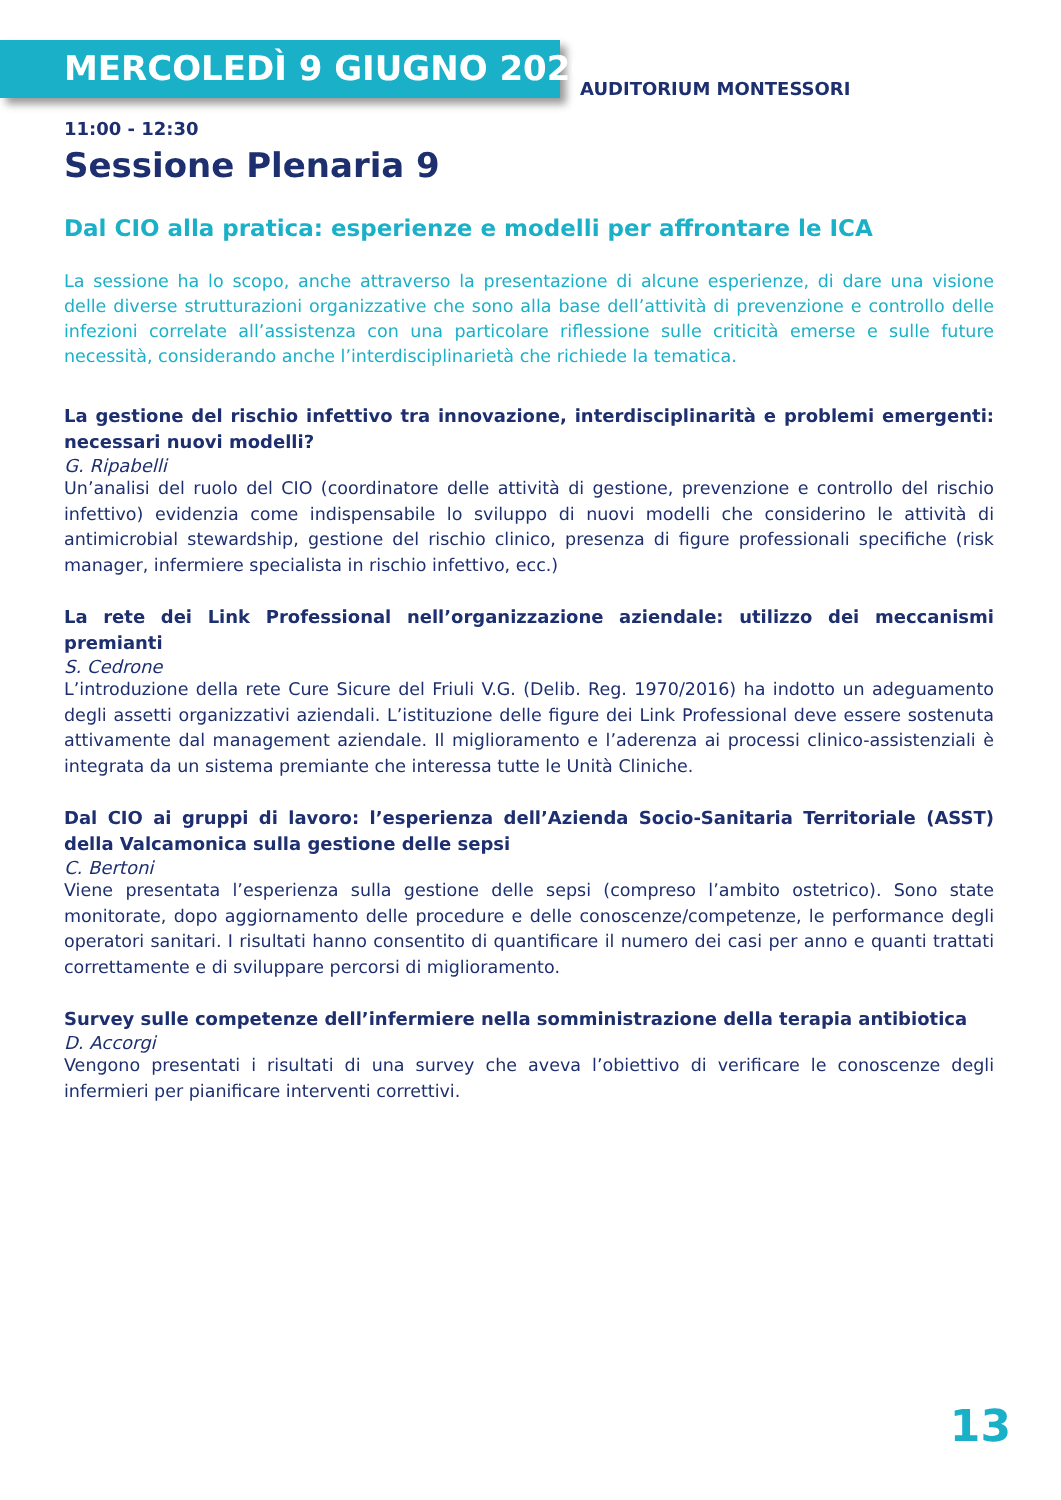MERCOLEDÌ 9 GIUGNO 2020
AUDITORIUM MONTESSORI
11:00 - 12:30
Sessione Plenaria 9
Dal CIO alla pratica: esperienze e modelli per affrontare le ICA
La sessione ha lo scopo, anche attraverso la presentazione di alcune esperienze, di dare una visione delle diverse strutturazioni organizzative che sono alla base dell’attività di prevenzione e controllo delle infezioni correlate all’assistenza con una particolare riflessione sulle criticità emerse e sulle future necessità, considerando anche l’interdisciplinarietà che richiede la tematica.
La gestione del rischio infettivo tra innovazione, interdisciplinarità e problemi emergenti: necessari nuovi modelli?
G. Ripabelli
Un’analisi del ruolo del CIO (coordinatore delle attività di gestione, prevenzione e controllo del rischio infettivo) evidenzia come indispensabile lo sviluppo di nuovi modelli che considerino le attività di antimicrobial stewardship, gestione del rischio clinico, presenza di figure professionali specifiche (risk manager, infermiere specialista in rischio infettivo, ecc.)
La rete dei Link Professional nell’organizzazione aziendale: utilizzo dei meccanismi premianti
S. Cedrone
L’introduzione della rete Cure Sicure del Friuli V.G. (Delib. Reg. 1970/2016) ha indotto un adeguamento degli assetti organizzativi aziendali. L’istituzione delle figure dei Link Professional deve essere sostenuta attivamente dal management aziendale. Il miglioramento e l’aderenza ai processi clinico-assistenziali è integrata da un sistema premiante che interessa tutte le Unità Cliniche.
Dal CIO ai gruppi di lavoro: l’esperienza dell’Azienda Socio-Sanitaria Territoriale (ASST) della Valcamonica sulla gestione delle sepsi
C. Bertoni
Viene presentata l’esperienza sulla gestione delle sepsi (compreso l’ambito ostetrico). Sono state monitorate, dopo aggiornamento delle procedure e delle conoscenze/competenze, le performance degli operatori sanitari. I risultati hanno consentito di quantificare il numero dei casi per anno e quanti trattati correttamente e di sviluppare percorsi di miglioramento.
Survey sulle competenze dell’infermiere nella somministrazione della terapia antibiotica
D. Accorgi
Vengono presentati i risultati di una survey che aveva l’obiettivo di verificare le conoscenze degli infermieri per pianificare interventi correttivi.
13